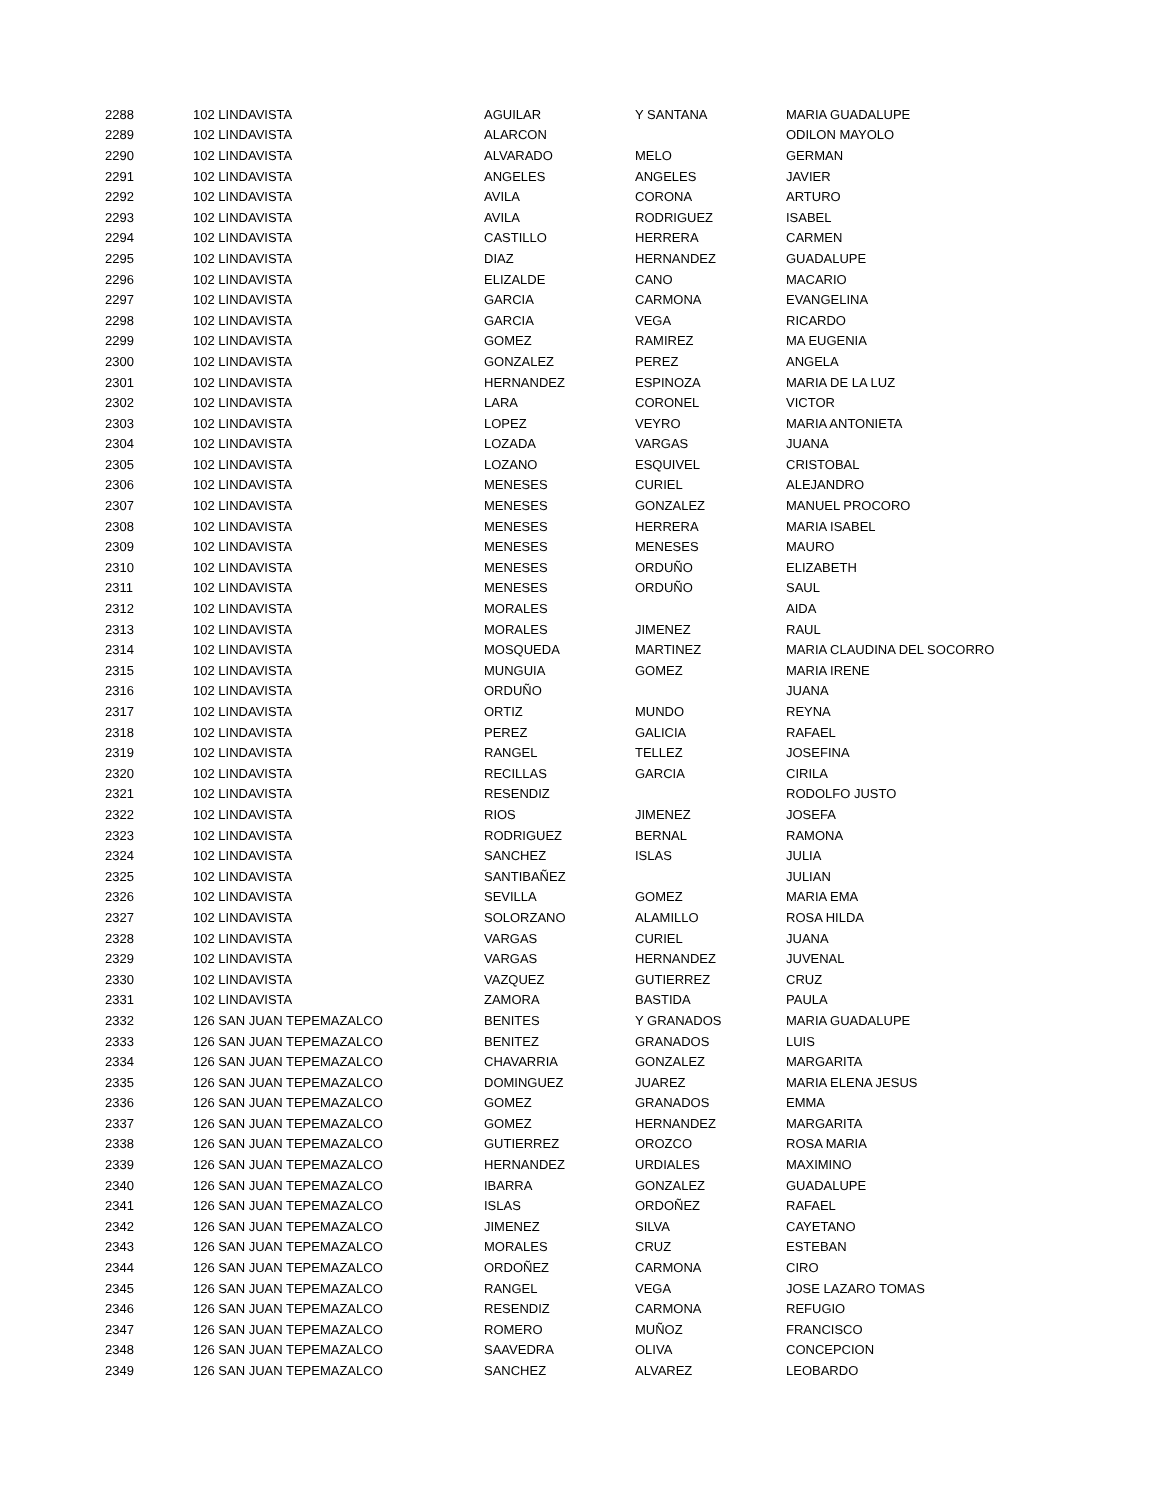| 2288 | 102 LINDAVISTA | AGUILAR | Y SANTANA | MARIA GUADALUPE |
| 2289 | 102 LINDAVISTA | ALARCON | | ODILON MAYOLO |
| 2290 | 102 LINDAVISTA | ALVARADO | MELO | GERMAN |
| 2291 | 102 LINDAVISTA | ANGELES | ANGELES | JAVIER |
| 2292 | 102 LINDAVISTA | AVILA | CORONA | ARTURO |
| 2293 | 102 LINDAVISTA | AVILA | RODRIGUEZ | ISABEL |
| 2294 | 102 LINDAVISTA | CASTILLO | HERRERA | CARMEN |
| 2295 | 102 LINDAVISTA | DIAZ | HERNANDEZ | GUADALUPE |
| 2296 | 102 LINDAVISTA | ELIZALDE | CANO | MACARIO |
| 2297 | 102 LINDAVISTA | GARCIA | CARMONA | EVANGELINA |
| 2298 | 102 LINDAVISTA | GARCIA | VEGA | RICARDO |
| 2299 | 102 LINDAVISTA | GOMEZ | RAMIREZ | MA EUGENIA |
| 2300 | 102 LINDAVISTA | GONZALEZ | PEREZ | ANGELA |
| 2301 | 102 LINDAVISTA | HERNANDEZ | ESPINOZA | MARIA DE LA LUZ |
| 2302 | 102 LINDAVISTA | LARA | CORONEL | VICTOR |
| 2303 | 102 LINDAVISTA | LOPEZ | VEYRO | MARIA ANTONIETA |
| 2304 | 102 LINDAVISTA | LOZADA | VARGAS | JUANA |
| 2305 | 102 LINDAVISTA | LOZANO | ESQUIVEL | CRISTOBAL |
| 2306 | 102 LINDAVISTA | MENESES | CURIEL | ALEJANDRO |
| 2307 | 102 LINDAVISTA | MENESES | GONZALEZ | MANUEL PROCORO |
| 2308 | 102 LINDAVISTA | MENESES | HERRERA | MARIA ISABEL |
| 2309 | 102 LINDAVISTA | MENESES | MENESES | MAURO |
| 2310 | 102 LINDAVISTA | MENESES | ORDUÑO | ELIZABETH |
| 2311 | 102 LINDAVISTA | MENESES | ORDUÑO | SAUL |
| 2312 | 102 LINDAVISTA | MORALES | | AIDA |
| 2313 | 102 LINDAVISTA | MORALES | JIMENEZ | RAUL |
| 2314 | 102 LINDAVISTA | MOSQUEDA | MARTINEZ | MARIA CLAUDINA DEL SOCORRO |
| 2315 | 102 LINDAVISTA | MUNGUIA | GOMEZ | MARIA IRENE |
| 2316 | 102 LINDAVISTA | ORDUÑO | | JUANA |
| 2317 | 102 LINDAVISTA | ORTIZ | MUNDO | REYNA |
| 2318 | 102 LINDAVISTA | PEREZ | GALICIA | RAFAEL |
| 2319 | 102 LINDAVISTA | RANGEL | TELLEZ | JOSEFINA |
| 2320 | 102 LINDAVISTA | RECILLAS | GARCIA | CIRILA |
| 2321 | 102 LINDAVISTA | RESENDIZ | | RODOLFO JUSTO |
| 2322 | 102 LINDAVISTA | RIOS | JIMENEZ | JOSEFA |
| 2323 | 102 LINDAVISTA | RODRIGUEZ | BERNAL | RAMONA |
| 2324 | 102 LINDAVISTA | SANCHEZ | ISLAS | JULIA |
| 2325 | 102 LINDAVISTA | SANTIBAÑEZ | | JULIAN |
| 2326 | 102 LINDAVISTA | SEVILLA | GOMEZ | MARIA EMA |
| 2327 | 102 LINDAVISTA | SOLORZANO | ALAMILLO | ROSA HILDA |
| 2328 | 102 LINDAVISTA | VARGAS | CURIEL | JUANA |
| 2329 | 102 LINDAVISTA | VARGAS | HERNANDEZ | JUVENAL |
| 2330 | 102 LINDAVISTA | VAZQUEZ | GUTIERREZ | CRUZ |
| 2331 | 102 LINDAVISTA | ZAMORA | BASTIDA | PAULA |
| 2332 | 126 SAN JUAN TEPEMAZALCO | BENITES | Y GRANADOS | MARIA GUADALUPE |
| 2333 | 126 SAN JUAN TEPEMAZALCO | BENITEZ | GRANADOS | LUIS |
| 2334 | 126 SAN JUAN TEPEMAZALCO | CHAVARRIA | GONZALEZ | MARGARITA |
| 2335 | 126 SAN JUAN TEPEMAZALCO | DOMINGUEZ | JUAREZ | MARIA ELENA JESUS |
| 2336 | 126 SAN JUAN TEPEMAZALCO | GOMEZ | GRANADOS | EMMA |
| 2337 | 126 SAN JUAN TEPEMAZALCO | GOMEZ | HERNANDEZ | MARGARITA |
| 2338 | 126 SAN JUAN TEPEMAZALCO | GUTIERREZ | OROZCO | ROSA MARIA |
| 2339 | 126 SAN JUAN TEPEMAZALCO | HERNANDEZ | URDIALES | MAXIMINO |
| 2340 | 126 SAN JUAN TEPEMAZALCO | IBARRA | GONZALEZ | GUADALUPE |
| 2341 | 126 SAN JUAN TEPEMAZALCO | ISLAS | ORDOÑEZ | RAFAEL |
| 2342 | 126 SAN JUAN TEPEMAZALCO | JIMENEZ | SILVA | CAYETANO |
| 2343 | 126 SAN JUAN TEPEMAZALCO | MORALES | CRUZ | ESTEBAN |
| 2344 | 126 SAN JUAN TEPEMAZALCO | ORDOÑEZ | CARMONA | CIRO |
| 2345 | 126 SAN JUAN TEPEMAZALCO | RANGEL | VEGA | JOSE LAZARO TOMAS |
| 2346 | 126 SAN JUAN TEPEMAZALCO | RESENDIZ | CARMONA | REFUGIO |
| 2347 | 126 SAN JUAN TEPEMAZALCO | ROMERO | MUÑOZ | FRANCISCO |
| 2348 | 126 SAN JUAN TEPEMAZALCO | SAAVEDRA | OLIVA | CONCEPCION |
| 2349 | 126 SAN JUAN TEPEMAZALCO | SANCHEZ | ALVAREZ | LEOBARDO |